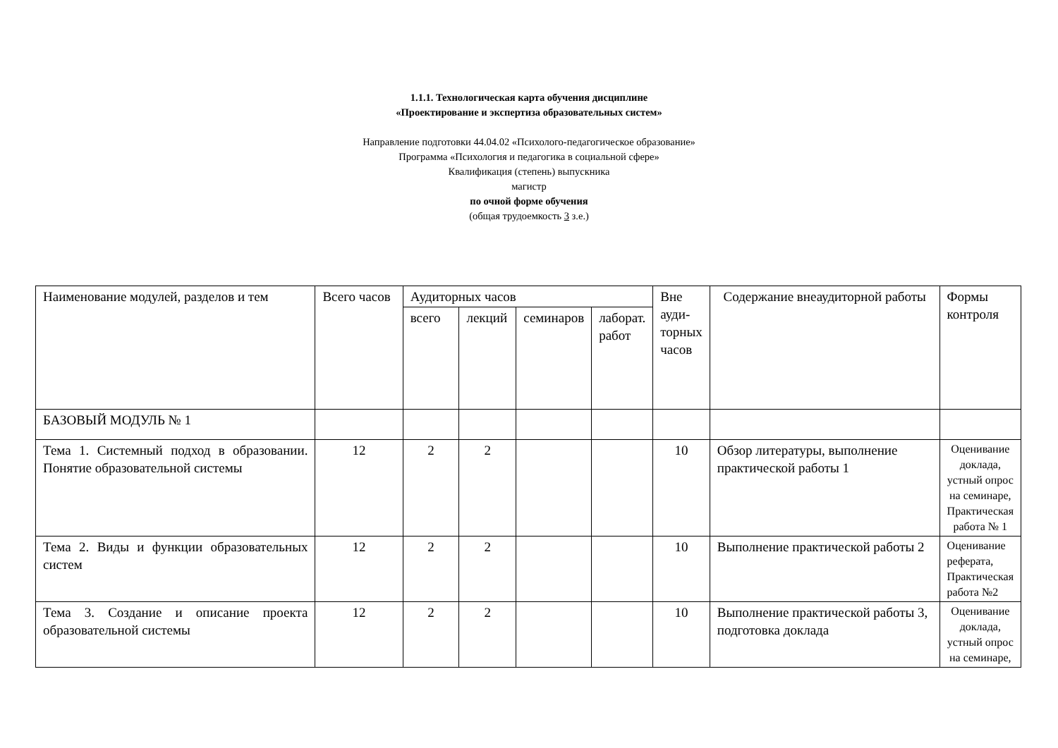1.1.1. Технологическая карта обучения дисциплине
«Проектирование и экспертиза образовательных систем»
Направление подготовки 44.04.02 «Психолого-педагогическое образование»
Программа «Психология и педагогика в социальной сфере»
Квалификация (степень) выпускника
магистр
по очной форме обучения
(общая трудоемкость 3 з.е.)
| Наименование модулей, разделов и тем | Всего часов | Аудиторных часов | | | | Вне ауди-торных часов | Содержание внеаудиторной работы | Формы контроля |
| --- | --- | --- | --- | --- | --- | --- | --- | --- |
| | | всего | лекций | семинаров | лаборат. работ | | | |
| БАЗОВЫЙ МОДУЛЬ № 1 | | | | | | | | |
| Тема 1. Системный подход в образовании. Понятие образовательной системы | 12 | 2 | 2 | | | 10 | Обзор литературы, выполнение практической работы 1 | Оценивание доклада, устный опрос на семинаре, Практическая работа № 1 |
| Тема 2. Виды и функции образовательных систем | 12 | 2 | 2 | | | 10 | Выполнение практической работы 2 | Оценивание реферата, Практическая работа №2 |
| Тема 3. Создание и описание проекта образовательной системы | 12 | 2 | 2 | | | 10 | Выполнение практической работы 3, подготовка доклада | Оценивание доклада, устный опрос на семинаре, |